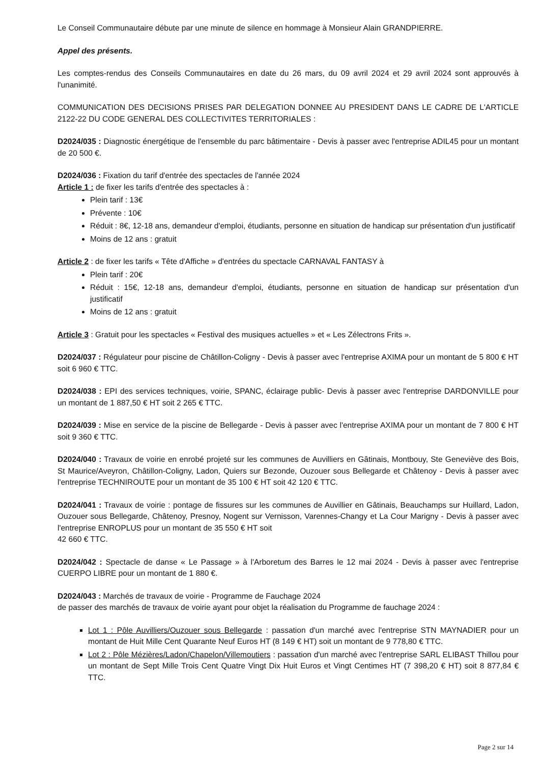Le Conseil Communautaire débute par une minute de silence en hommage à Monsieur Alain GRANDPIERRE.
Appel des présents.
Les comptes-rendus des Conseils Communautaires en date du 26 mars, du 09 avril 2024 et 29 avril 2024 sont approuvés à l'unanimité.
COMMUNICATION DES DECISIONS PRISES PAR DELEGATION DONNEE AU PRESIDENT DANS LE CADRE DE L'ARTICLE 2122-22 DU CODE GENERAL DES COLLECTIVITES TERRITORIALES :
D2024/035 : Diagnostic énergétique de l'ensemble du parc bâtimentaire - Devis à passer avec l'entreprise ADIL45 pour un montant de 20 500 €.
D2024/036 : Fixation du tarif d'entrée des spectacles de l'année 2024
Article 1 : de fixer les tarifs d'entrée des spectacles à :
Plein tarif : 13€
Prévente : 10€
Réduit : 8€, 12-18 ans, demandeur d'emploi, étudiants, personne en situation de handicap sur présentation d'un justificatif
Moins de 12 ans : gratuit
Article 2 : de fixer les tarifs « Tête d'Affiche » d'entrées du spectacle CARNAVAL FANTASY à
Plein tarif : 20€
Réduit : 15€, 12-18 ans, demandeur d'emploi, étudiants, personne en situation de handicap sur présentation d'un justificatif
Moins de 12 ans : gratuit
Article 3 : Gratuit pour les spectacles « Festival des musiques actuelles » et « Les Zélectrons Frits ».
D2024/037 : Régulateur pour piscine de Châtillon-Coligny - Devis à passer avec l'entreprise AXIMA pour un montant de 5 800 € HT soit 6 960 € TTC.
D2024/038 : EPI des services techniques, voirie, SPANC, éclairage public- Devis à passer avec l'entreprise DARDONVILLE pour un montant de 1 887,50 € HT soit 2 265 € TTC.
D2024/039 : Mise en service de la piscine de Bellegarde - Devis à passer avec l'entreprise AXIMA pour un montant de 7 800 € HT soit 9 360 € TTC.
D2024/040 : Travaux de voirie en enrobé projeté sur les communes de Auvilliers en Gâtinais, Montbouy, Ste Geneviève des Bois, St Maurice/Aveyron, Châtillon-Coligny, Ladon, Quiers sur Bezonde, Ouzouer sous Bellegarde et Châtenoy - Devis à passer avec l'entreprise TECHNIROUTE pour un montant de 35 100 € HT soit 42 120 € TTC.
D2024/041 : Travaux de voirie : pontage de fissures sur les communes de Auvillier en Gâtinais, Beauchamps sur Huillard, Ladon, Ouzouer sous Bellegarde, Châtenoy, Presnoy, Nogent sur Vernisson, Varennes-Changy et La Cour Marigny - Devis à passer avec l'entreprise ENROPLUS pour un montant de 35 550 € HT soit
42 660 € TTC.
D2024/042 : Spectacle de danse « Le Passage » à l'Arboretum des Barres le 12 mai 2024 - Devis à passer avec l'entreprise CUERPO LIBRE pour un montant de 1 880 €.
D2024/043 : Marchés de travaux de voirie - Programme de Fauchage 2024
de passer des marchés de travaux de voirie ayant pour objet la réalisation du Programme de fauchage 2024 :
Lot 1 : Pôle Auvilliers/Ouzouer sous Bellegarde : passation d'un marché avec l'entreprise STN MAYNADIER pour un montant de Huit Mille Cent Quarante Neuf Euros HT (8 149 € HT) soit un montant de 9 778,80 € TTC.
Lot 2 : Pôle Mézières/Ladon/Chapelon/Villemoutiers : passation d'un marché avec l'entreprise SARL ELIBAST Thillou pour un montant de Sept Mille Trois Cent Quatre Vingt Dix Huit Euros et Vingt Centimes HT (7 398,20 € HT) soit 8 877,84 € TTC.
Page 2 sur 14